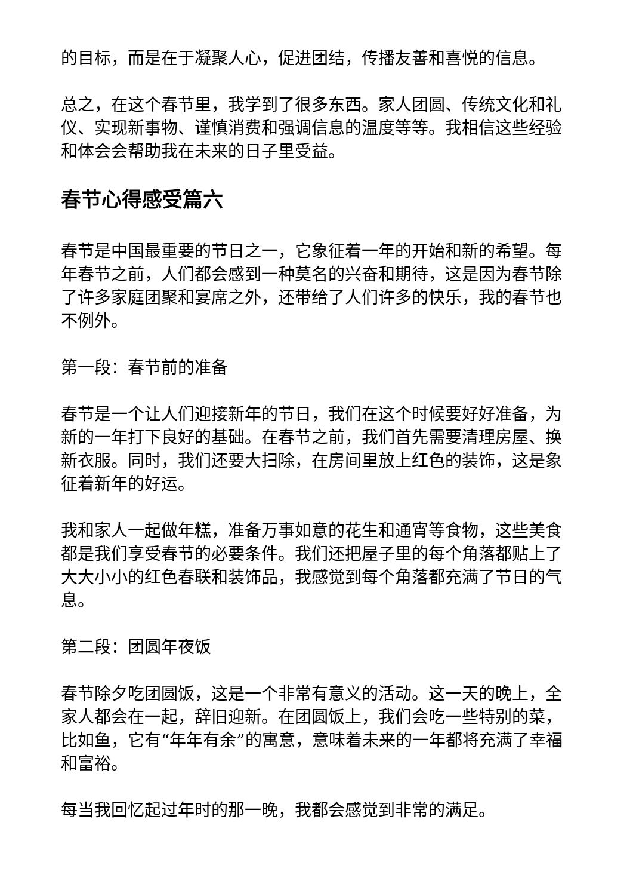的目标，而是在于凝聚人心，促进团结，传播友善和喜悦的信息。
总之，在这个春节里，我学到了很多东西。家人团圆、传统文化和礼仪、实现新事物、谨慎消费和强调信息的温度等等。我相信这些经验和体会会帮助我在未来的日子里受益。
春节心得感受篇六
春节是中国最重要的节日之一，它象征着一年的开始和新的希望。每年春节之前，人们都会感到一种莫名的兴奋和期待，这是因为春节除了许多家庭团聚和宴席之外，还带给了人们许多的快乐，我的春节也不例外。
第一段：春节前的准备
春节是一个让人们迎接新年的节日，我们在这个时候要好好准备，为新的一年打下良好的基础。在春节之前，我们首先需要清理房屋、换新衣服。同时，我们还要大扫除，在房间里放上红色的装饰，这是象征着新年的好运。
我和家人一起做年糕，准备万事如意的花生和通宵等食物，这些美食都是我们享受春节的必要条件。我们还把屋子里的每个角落都贴上了大大小小的红色春联和装饰品，我感觉到每个角落都充满了节日的气息。
第二段：团圆年夜饭
春节除夕吃团圆饭，这是一个非常有意义的活动。这一天的晚上，全家人都会在一起，辞旧迎新。在团圆饭上，我们会吃一些特别的菜，比如鱼，它有“年年有余”的寓意，意味着未来的一年都将充满了幸福和富裕。
每当我回忆起过年时的那一晚，我都会感觉到非常的满足。